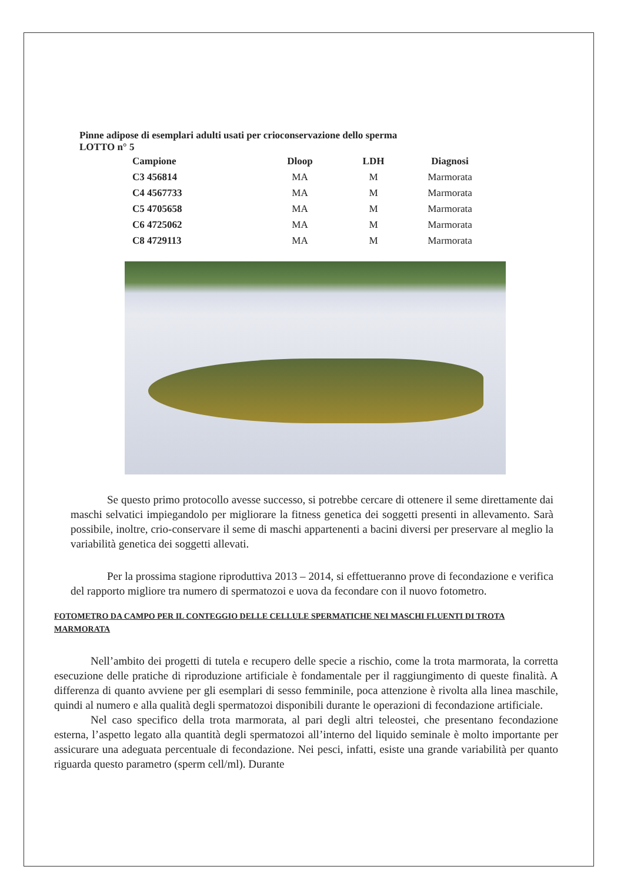Pinne adipose di esemplari adulti usati per crioconservazione dello sperma
LOTTO n° 5
| Campione | Dloop | LDH | Diagnosi |
| --- | --- | --- | --- |
| C3 456814 | MA | M | Marmorata |
| C4 4567733 | MA | M | Marmorata |
| C5 4705658 | MA | M | Marmorata |
| C6 4725062 | MA | M | Marmorata |
| C8 4729113 | MA | M | Marmorata |
Se questo primo protocollo avesse successo, si potrebbe cercare di ottenere il seme direttamente dai maschi selvatici impiegandolo per migliorare la fitness genetica dei soggetti presenti in allevamento. Sarà possibile, inoltre, crio-conservare il seme di maschi appartenenti a bacini diversi per preservare al meglio la variabilità genetica dei soggetti allevati.
Per la prossima stagione riproduttiva 2013 – 2014, si effettueranno prove di fecondazione e verifica del rapporto migliore tra numero di spermatozoi e uova da fecondare con il nuovo fotometro.
FOTOMETRO DA CAMPO PER IL CONTEGGIO DELLE CELLULE SPERMATICHE NEI MASCHI FLUENTI DI TROTA MARMORATA
Nell’ambito dei progetti di tutela e recupero delle specie a rischio, come la trota marmorata, la corretta esecuzione delle pratiche di riproduzione artificiale è fondamentale per il raggiungimento di queste finalità. A differenza di quanto avviene per gli esemplari di sesso femminile, poca attenzione è rivolta alla linea maschile, quindi al numero e alla qualità degli spermatozoi disponibili durante le operazioni di fecondazione artificiale.
Nel caso specifico della trota marmorata, al pari degli altri teleostei, che presentano fecondazione esterna, l’aspetto legato alla quantità degli spermatozoi all’interno del liquido seminale è molto importante per assicurare una adeguata percentuale di fecondazione. Nei pesci, infatti, esiste una grande variabilità per quanto riguarda questo parametro (sperm cell/ml). Durante